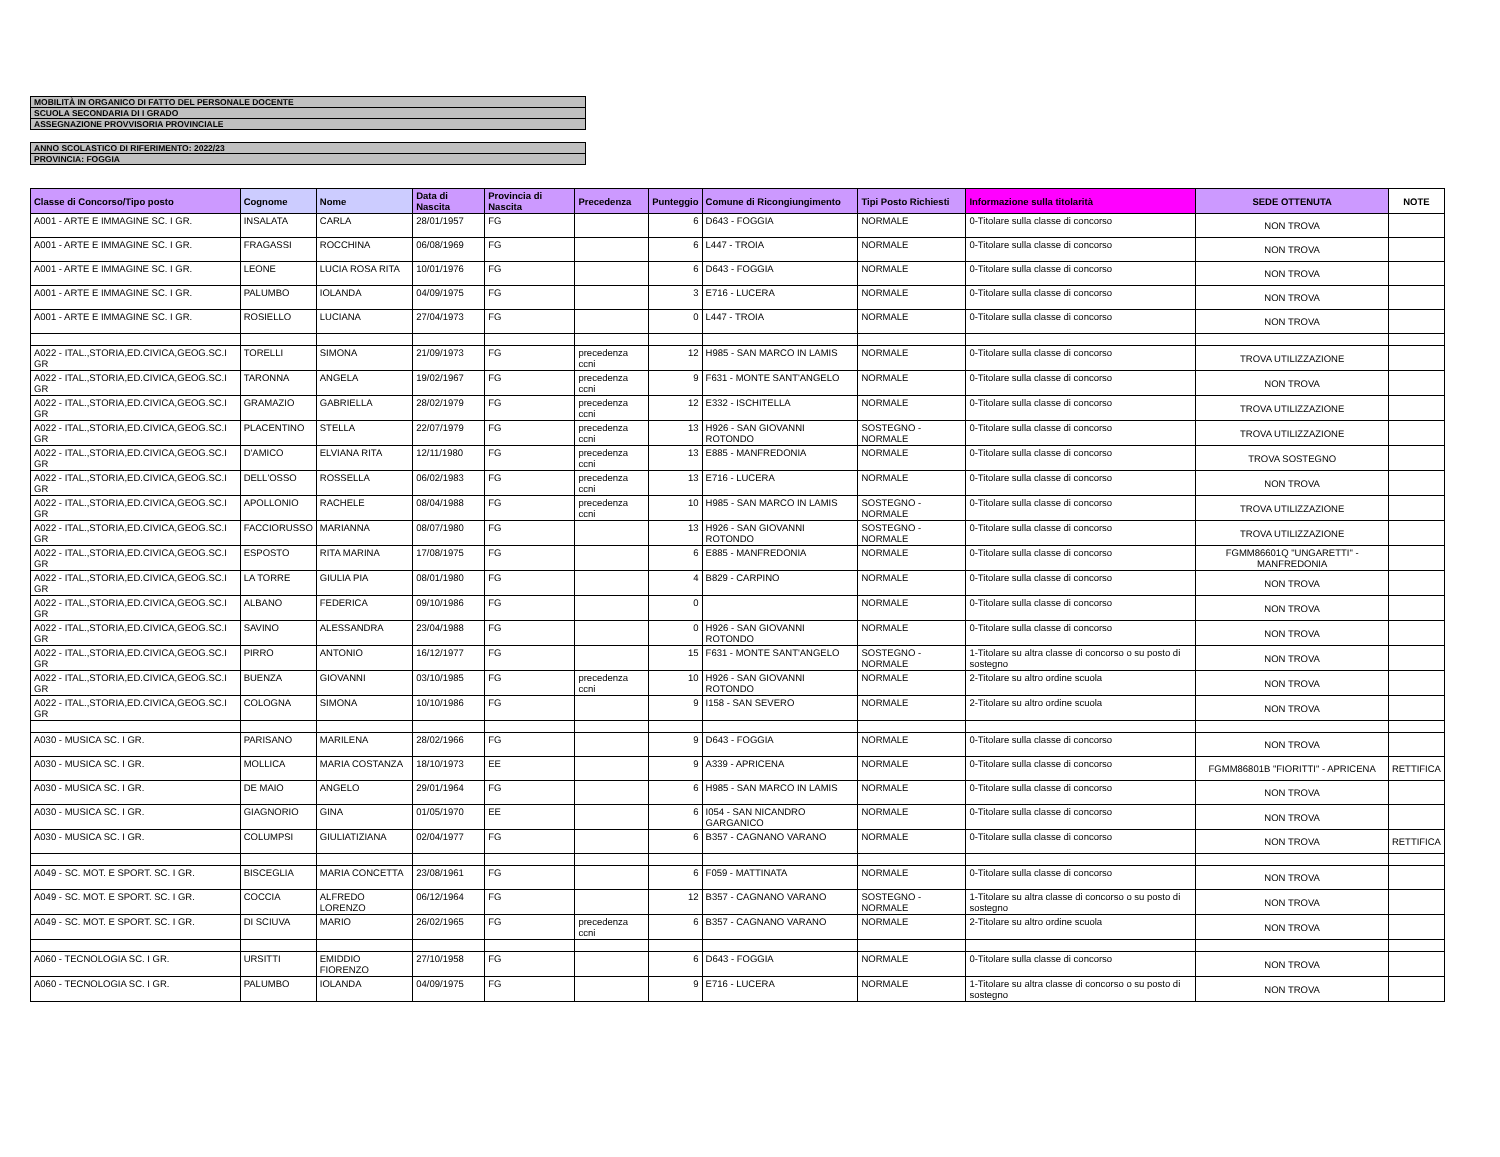| MOBILITÀ IN ORGANICO DI FATTO DEL PERSONALE DOCENTE |
| SCUOLA SECONDARIA DI I GRADO |
| ASSEGNAZIONE PROVVISORIA PROVINCIALE |
| ANNO SCOLASTICO DI RIFERIMENTO: 2022/23 |
| PROVINCIA: FOGGIA |
| Classe di Concorso/Tipo posto | Cognome | Nome | Data di Nascita | Provincia di Nascita | Precedenza | Punteggio | Comune di Ricongiungimento | Tipi Posto Richiesti | Informazione sulla titolarità | SEDE OTTENUTA | NOTE |
| --- | --- | --- | --- | --- | --- | --- | --- | --- | --- | --- | --- |
| A001 - ARTE E IMMAGINE SC. I GR. | INSALATA | CARLA | 28/01/1957 | FG | | 6 | D643 - FOGGIA | NORMALE | 0-Titolare sulla classe di concorso | NON TROVA | |
| A001 - ARTE E IMMAGINE SC. I GR. | FRAGASSI | ROCCHINA | 06/08/1969 | FG | | 6 | L447 - TROIA | NORMALE | 0-Titolare sulla classe di concorso | NON TROVA | |
| A001 - ARTE E IMMAGINE SC. I GR. | LEONE | LUCIA ROSA RITA | 10/01/1976 | FG | | 6 | D643 - FOGGIA | NORMALE | 0-Titolare sulla classe di concorso | NON TROVA | |
| A001 - ARTE E IMMAGINE SC. I GR. | PALUMBO | IOLANDA | 04/09/1975 | FG | | 3 | E716 - LUCERA | NORMALE | 0-Titolare sulla classe di concorso | NON TROVA | |
| A001 - ARTE E IMMAGINE SC. I GR. | ROSIELLO | LUCIANA | 27/04/1973 | FG | | 0 | L447 - TROIA | NORMALE | 0-Titolare sulla classe di concorso | NON TROVA | |
| A022 - ITAL.,STORIA,ED.CIVICA,GEOG.SC.I GR | TORELLI | SIMONA | 21/09/1973 | FG | precedenza ccni | 12 | H985 - SAN MARCO IN LAMIS | NORMALE | 0-Titolare sulla classe di concorso | TROVA UTILIZZAZIONE | |
| A022 - ITAL.,STORIA,ED.CIVICA,GEOG.SC.I GR | TARONNA | ANGELA | 19/02/1967 | FG | precedenza ccni | 9 | F631 - MONTE SANT'ANGELO | NORMALE | 0-Titolare sulla classe di concorso | NON TROVA | |
| A022 - ITAL.,STORIA,ED.CIVICA,GEOG.SC.I GR | GRAMAZIO | GABRIELLA | 28/02/1979 | FG | precedenza ccni | 12 | E332 - ISCHITELLA | NORMALE | 0-Titolare sulla classe di concorso | TROVA UTILIZZAZIONE | |
| A022 - ITAL.,STORIA,ED.CIVICA,GEOG.SC.I GR | PLACENTINO | STELLA | 22/07/1979 | FG | precedenza ccni | 13 | H926 - SAN GIOVANNI ROTONDO | SOSTEGNO - NORMALE | 0-Titolare sulla classe di concorso | TROVA UTILIZZAZIONE | |
| A022 - ITAL.,STORIA,ED.CIVICA,GEOG.SC.I GR | D'AMICO | ELVIANA RITA | 12/11/1980 | FG | precedenza ccni | 13 | E885 - MANFREDONIA | NORMALE | 0-Titolare sulla classe di concorso | TROVA SOSTEGNO | |
| A022 - ITAL.,STORIA,ED.CIVICA,GEOG.SC.I GR | DELL'OSSO | ROSSELLA | 06/02/1983 | FG | precedenza ccni | 13 | E716 - LUCERA | NORMALE | 0-Titolare sulla classe di concorso | NON TROVA | |
| A022 - ITAL.,STORIA,ED.CIVICA,GEOG.SC.I GR | APOLLONIO | RACHELE | 08/04/1988 | FG | precedenza ccni | 10 | H985 - SAN MARCO IN LAMIS | SOSTEGNO - NORMALE | 0-Titolare sulla classe di concorso | TROVA UTILIZZAZIONE | |
| A022 - ITAL.,STORIA,ED.CIVICA,GEOG.SC.I GR | FACCIORUSSO | MARIANNA | 08/07/1980 | FG | | 13 | H926 - SAN GIOVANNI ROTONDO | SOSTEGNO - NORMALE | 0-Titolare sulla classe di concorso | TROVA UTILIZZAZIONE | |
| A022 - ITAL.,STORIA,ED.CIVICA,GEOG.SC.I GR | ESPOSTO | RITA MARINA | 17/08/1975 | FG | | 6 | E885 - MANFREDONIA | NORMALE | 0-Titolare sulla classe di concorso | FGMM86601Q "UNGARETTI" - MANFREDONIA | |
| A022 - ITAL.,STORIA,ED.CIVICA,GEOG.SC.I GR | LA TORRE | GIULIA PIA | 08/01/1980 | FG | | 4 | B829 - CARPINO | NORMALE | 0-Titolare sulla classe di concorso | NON TROVA | |
| A022 - ITAL.,STORIA,ED.CIVICA,GEOG.SC.I GR | ALBANO | FEDERICA | 09/10/1986 | FG | | 0 | | NORMALE | 0-Titolare sulla classe di concorso | NON TROVA | |
| A022 - ITAL.,STORIA,ED.CIVICA,GEOG.SC.I GR | SAVINO | ALESSANDRA | 23/04/1988 | FG | | 0 | H926 - SAN GIOVANNI ROTONDO | NORMALE | 0-Titolare sulla classe di concorso | NON TROVA | |
| A022 - ITAL.,STORIA,ED.CIVICA,GEOG.SC.I GR | PIRRO | ANTONIO | 16/12/1977 | FG | | 15 | F631 - MONTE SANT'ANGELO | SOSTEGNO - NORMALE | 1-Titolare su altra classe di concorso o su posto di sostegno | NON TROVA | |
| A022 - ITAL.,STORIA,ED.CIVICA,GEOG.SC.I GR | BUENZA | GIOVANNI | 03/10/1985 | FG | precedenza ccni | 10 | H926 - SAN GIOVANNI ROTONDO | NORMALE | 2-Titolare su altro ordine scuola | NON TROVA | |
| A022 - ITAL.,STORIA,ED.CIVICA,GEOG.SC.I GR | COLOGNA | SIMONA | 10/10/1986 | FG | | 9 | I158 - SAN SEVERO | NORMALE | 2-Titolare su altro ordine scuola | NON TROVA | |
| A030 - MUSICA SC. I GR. | PARISANO | MARILENA | 28/02/1966 | FG | | 9 | D643 - FOGGIA | NORMALE | 0-Titolare sulla classe di concorso | NON TROVA | |
| A030 - MUSICA SC. I GR. | MOLLICA | MARIA COSTANZA | 18/10/1973 | EE | | 9 | A339 - APRICENA | NORMALE | 0-Titolare sulla classe di concorso | FGMM86801B "FIORITTI" - APRICENA | RETTIFICA |
| A030 - MUSICA SC. I GR. | DE MAIO | ANGELO | 29/01/1964 | FG | | 6 | H985 - SAN MARCO IN LAMIS | NORMALE | 0-Titolare sulla classe di concorso | NON TROVA | |
| A030 - MUSICA SC. I GR. | GIAGNORIO | GINA | 01/05/1970 | EE | | 6 | I054 - SAN NICANDRO GARGANICO | NORMALE | 0-Titolare sulla classe di concorso | NON TROVA | |
| A030 - MUSICA SC. I GR. | COLUMPSI | GIULIATIZIANA | 02/04/1977 | FG | | 6 | B357 - CAGNANO VARANO | NORMALE | 0-Titolare sulla classe di concorso | NON TROVA | RETTIFICA |
| A049 - SC. MOT. E SPORT. SC. I GR. | BISCEGLIA | MARIA CONCETTA | 23/08/1961 | FG | | 6 | F059 - MATTINATA | NORMALE | 0-Titolare sulla classe di concorso | NON TROVA | |
| A049 - SC. MOT. E SPORT. SC. I GR. | COCCIA | ALFREDO LORENZO | 06/12/1964 | FG | | 12 | B357 - CAGNANO VARANO | SOSTEGNO - NORMALE | 1-Titolare su altra classe di concorso o su posto di sostegno | NON TROVA | |
| A049 - SC. MOT. E SPORT. SC. I GR. | DI SCIUVA | MARIO | 26/02/1965 | FG | precedenza ccni | 6 | B357 - CAGNANO VARANO | NORMALE | 2-Titolare su altro ordine scuola | NON TROVA | |
| A060 - TECNOLOGIA SC. I GR. | URSITTI | EMIDDIO FIORENZO | 27/10/1958 | FG | | 6 | D643 - FOGGIA | NORMALE | 0-Titolare sulla classe di concorso | NON TROVA | |
| A060 - TECNOLOGIA SC. I GR. | PALUMBO | IOLANDA | 04/09/1975 | FG | | 9 | E716 - LUCERA | NORMALE | 1-Titolare su altra classe di concorso o su posto di sostegno | NON TROVA | |